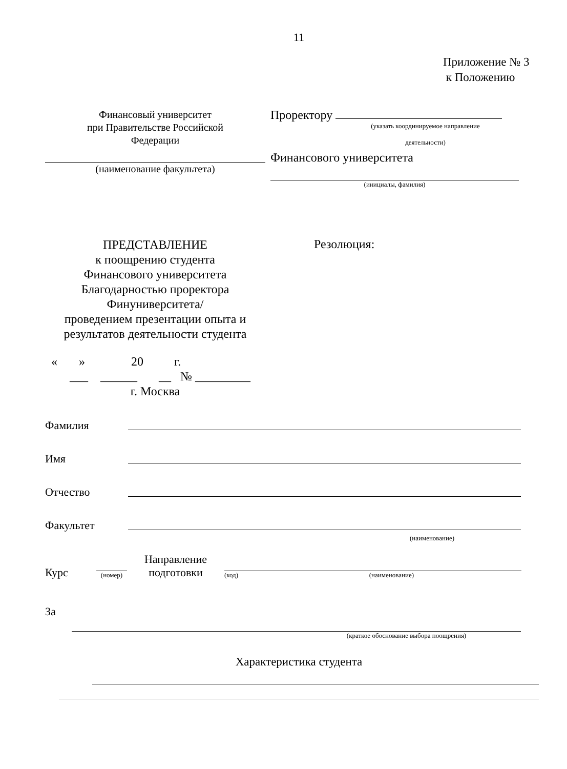11
Приложение № 3
к Положению
Финансовый университет
при Правительстве Российской
Федерации
(наименование факультета)
Проректору
(указать координируемое направление
деятельности)
Финансового университета
(инициалы, фамилия)
ПРЕДСТАВЛЕНИЕ
к поощрению студента
Финансового университета
Благодарностью проректора
Финуниверситета/
проведением презентации опыта и
результатов деятельности студента
« » 20 г.
___ ______ __ № _________
г. Москва
Резолюция:
Фамилия
Имя
Отчество
Факультет
(наименование)
Курс
(номер)
Направление
подготовки
(код) (наименование)
За
(краткое обоснование выбора поощрения)
Характеристика студента